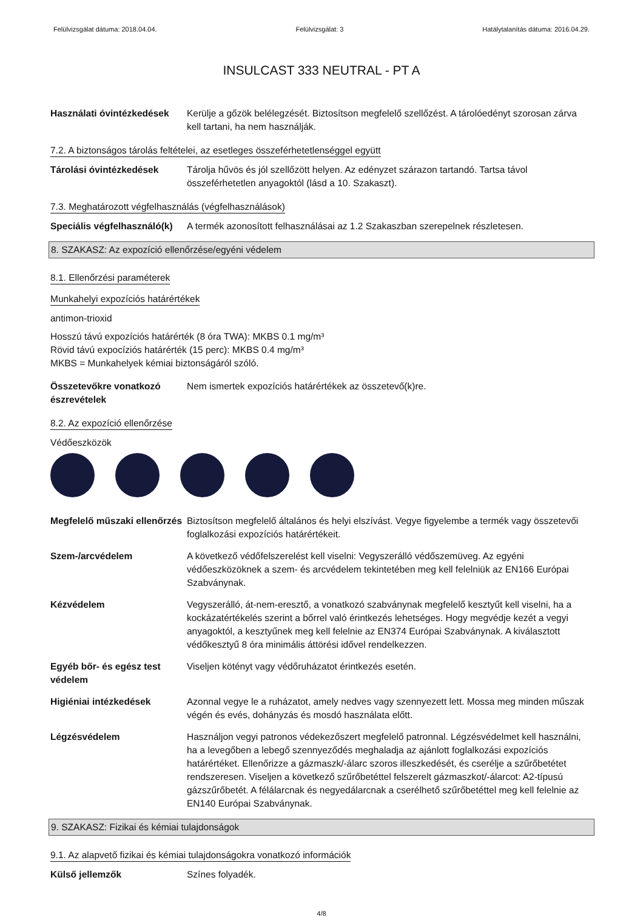Felülvizsgálat dátuma: 2018.04.04. Felülvizsgálat: 3 Hatálytalanítás dátuma: 2016.04.29.
INSULCAST 333 NEUTRAL - PT A
Használati óvintézkedések
Kerülje a gőzök belélegzését. Biztosítson megfelelő szellőzést. A tárolóedényt szorosan zárva kell tartani, ha nem használják.
7.2. A biztonságos tárolás feltételei, az esetleges összeférhetetlenséggel együtt
Tárolási óvintézkedések Tárolja hűvös és jól szellőzött helyen. Az edényzet szárazon tartandó. Tartsa távol összeférhetetlen anyagoktól (lásd a 10. Szakaszt).
7.3. Meghatározott végfelhasználás (végfelhasználások)
Speciális végfelhasználó(k)
A termék azonosított felhasználásai az 1.2 Szakaszban szerepelnek részletesen.
8. SZAKASZ: Az expozíció ellenőrzése/egyéni védelem
8.1. Ellenőrzési paraméterek
Munkahelyi expozíciós határértékek
antimon-trioxid
Hosszú távú expozíciós határérték (8 óra TWA): MKBS 0.1 mg/m³
Rövid távú expocíziós határérték (15 perc): MKBS 0.4 mg/m³
MKBS = Munkahelyek kémiai biztonságáról szóló.
Összetevőkre vonatkozó észrevételek
Nem ismertek expozíciós határértékek az összetevő(k)re.
8.2. Az expozíció ellenőrzése
Védőeszközök
Megfelelő műszaki ellenőrzés
Biztosítson megfelelő általános és helyi elszívást. Vegye figyelembe a termék vagy összetevői foglalkozási expozíciós határértékeit.
Szem-/arcvédelem A következő védőfelszerelést kell viselni: Vegyszerálló védőszemüveg. Az egyéni védőeszközöknek a szem- és arcvédelem tekintetében meg kell felelniük az EN166 Európai Szabványnak.
Kézvédelem Vegyszerálló, át-nem-eresztő, a vonatkozó szabványnak megfelelő kesztyűt kell viselni, ha a kockázatértékelés szerint a bőrrel való érintkezés lehetséges. Hogy megvédje kezét a vegyi anyagoktól, a kesztyűnek meg kell felelnie az EN374 Európai Szabványnak. A kiválasztott védőkesztyű 8 óra minimális áttörési idővel rendelkezzen.
Egyéb bőr- és egész test védelem
Viseljen kötényt vagy védőruházatot érintkezés esetén.
Higiéniai intézkedések Azonnal vegye le a ruházatot, amely nedves vagy szennyezett lett. Mossa meg minden műszak végén és evés, dohányzás és mosdó használata előtt.
Légzésvédelem Használjon vegyi patronos védekezőszert megfelelő patronnal. Légzésvédelmet kell használni, ha a levegőben a lebegő szennyeződés meghaladja az ajánlott foglalkozási expozíciós határértéket. Ellenőrizze a gázmaszk/-álarc szoros illeszkedését, és cserélje a szűrőbetétet rendszeresen. Viseljen a következő szűrőbetéttel felszerelt gázmaszkot/-álarcot: A2-típusú gázszűrőbetét. A félálarcnak és negyedálarcnak a cserélhető szűrőbetéttel meg kell felelnie az EN140 Európai Szabványnak.
9. SZAKASZ: Fizikai és kémiai tulajdonságok
9.1. Az alapvető fizikai és kémiai tulajdonságokra vonatkozó információk
Külső jellemzők Színes folyadék.
4/8